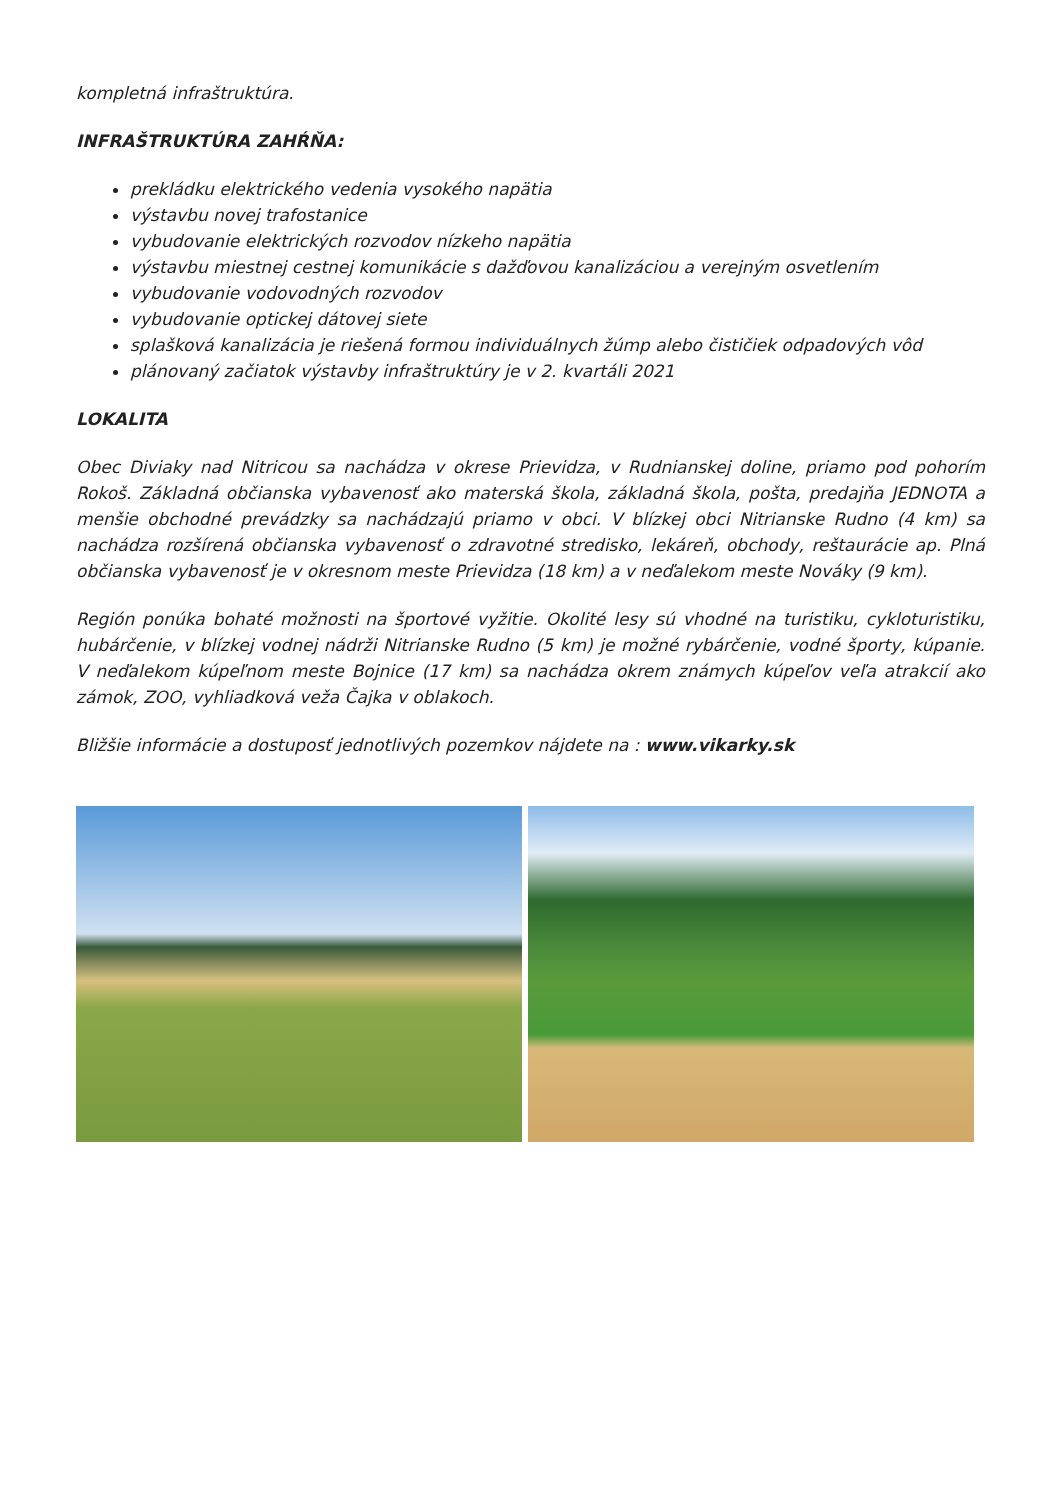kompletná infraštruktúra.
INFRAŠTRUKTÚRA ZAHŔŇA:
prekládku elektrického vedenia vysokého napätia
výstavbu novej trafostanice
vybudovanie elektrických rozvodov nízkeho napätia
výstavbu miestnej cestnej komunikácie s dažďovou kanalizáciou a verejným osvetlením
vybudovanie vodovodných rozvodov
vybudovanie optickej dátovej siete
splašková kanalizácia je riešená formou individuálnych žúmp alebo čističiek odpadových vôd
plánovaný začiatok výstavby infraštruktúry je v 2. kvartáli 2021
LOKALITA
Obec Diviaky nad Nitricou sa nachádza v okrese Prievidza, v Rudnianskej doline, priamo pod pohorím Rokoš. Základná občianska vybavenosť ako materská škola, základná škola, pošta, predajňa JEDNOTA a menšie obchodné prevádzky sa nachádzajú priamo v obci. V blízkej obci Nitrianske Rudno (4 km) sa nachádza rozšírená občianska vybavenosť o zdravotné stredisko, lekáreň, obchody, reštaurácie ap. Plná občianska vybavenosť je v okresnom meste Prievidza (18 km) a v neďalekom meste Nováky (9 km).
Región ponúka bohaté možnosti na športové vyžitie. Okolité lesy sú vhodné na turistiku, cykloturistiku, hubárčenie, v blízkej vodnej nádrži Nitrianske Rudno (5 km) je možné rybárčenie, vodné športy, kúpanie. V neďalekom kúpeľnom meste Bojnice (17 km) sa nachádza okrem známych kúpeľov veľa atrakcií ako zámok, ZOO, vyhliadková veža Čajka v oblakoch.
Bližšie informácie a dostuposť jednotlivých pozemkov nájdete na : www.vikarky.sk